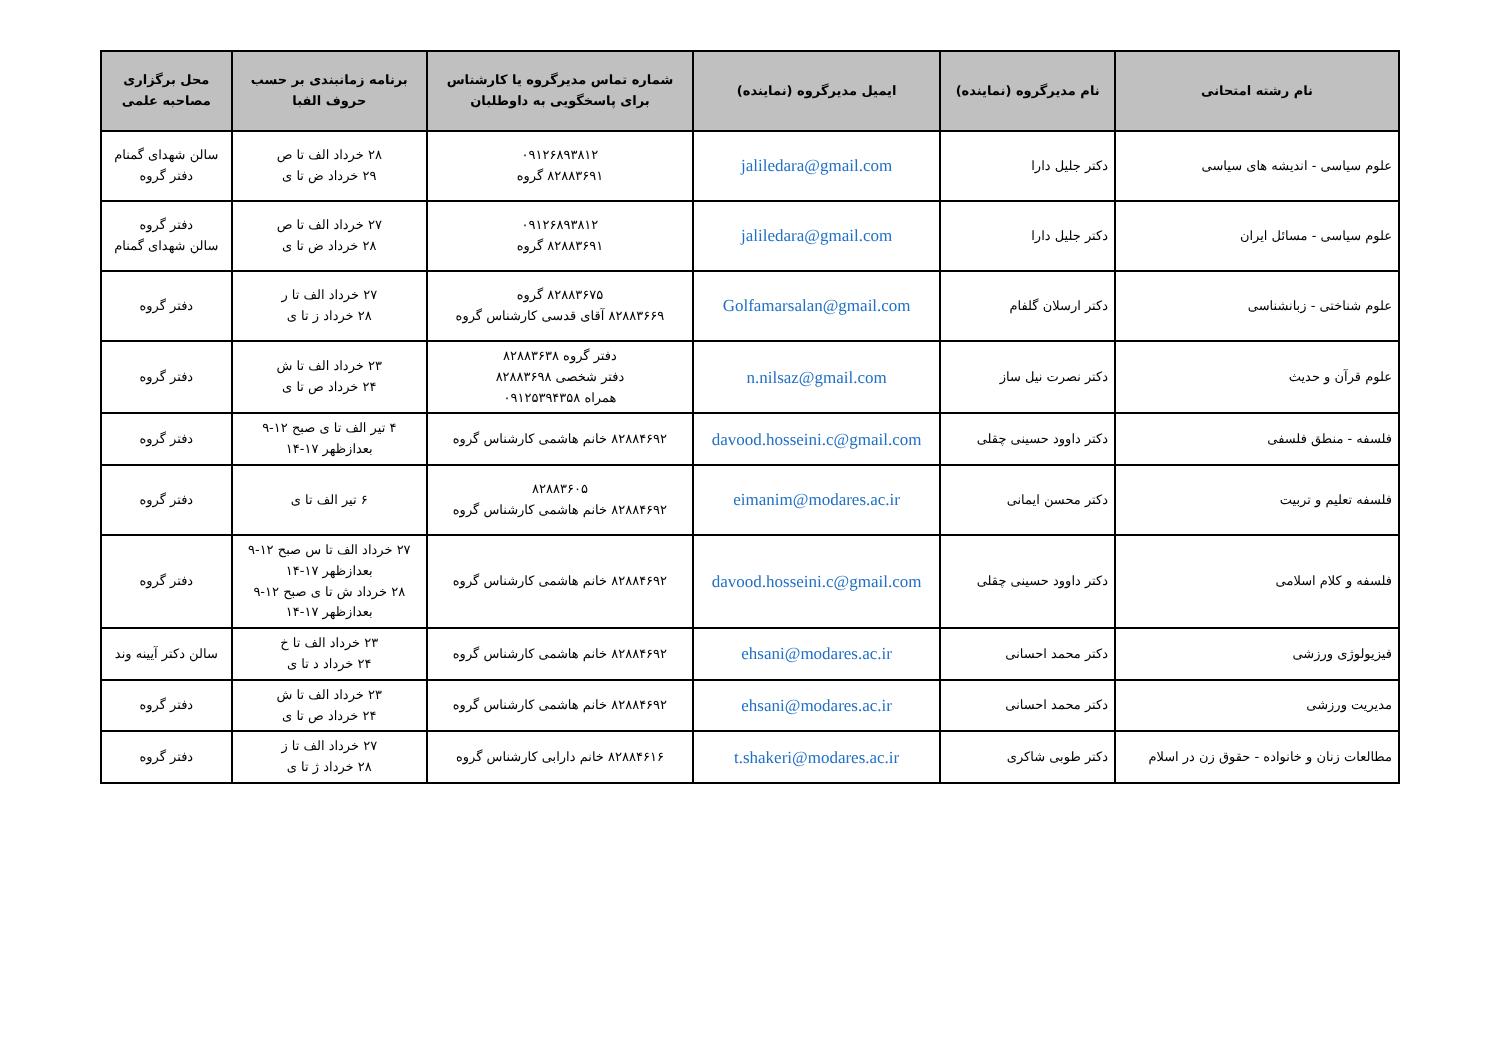| نام رشته امتحانی | نام مدیرگروه (نماینده) | ایمیل مدیرگروه (نماینده) | شماره تماس مدیرگروه یا کارشناس برای پاسخگویی به داوطلبان | برنامه زمانبندی بر حسب حروف الفبا | محل برگزاری مصاحبه علمی |
| --- | --- | --- | --- | --- | --- |
| علوم سیاسی - اندیشه های سیاسی | دکتر جلیل دارا | jaliledara@gmail.com | ۰۹۱۲۶۸۹۳۸۱۲ ۸۲۸۸۳۶۹۱ گروه | ۲۸ خرداد الف تا ص ۲۹ خرداد ض تا ی | سالن شهدای گمنام دفتر گروه |
| علوم سیاسی - مسائل ایران | دکتر جلیل دارا | jaliledara@gmail.com | ۰۹۱۲۶۸۹۳۸۱۲ ۸۲۸۸۳۶۹۱ گروه | ۲۷ خرداد الف تا ص ۲۸ خرداد ض تا ی | دفتر گروه سالن شهدای گمنام |
| علوم شناختی - زبانشناسی | دکتر ارسلان گلفام | Golfamarsalan@gmail.com | ۸۲۸۸۳۶۷۵ گروه ۸۲۸۸۳۶۶۹ آقای قدسی کارشناس گروه | ۲۷ خرداد الف تا ر ۲۸ خرداد ز تا ی | دفتر گروه |
| علوم قرآن و حدیث | دکتر نصرت نیل ساز | n.nilsaz@gmail.com | دفتر گروه ۸۲۸۸۳۶۳۸ دفتر شخصی ۸۲۸۸۳۶۹۸ همراه ۰۹۱۲۵۳۹۴۳۵۸ | ۲۳ خرداد الف تا ش ۲۴ خرداد ص تا ی | دفتر گروه |
| فلسفه - منطق فلسفی | دکتر داوود حسینی چقلی | davood.hosseini.c@gmail.com | ۸۲۸۸۴۶۹۲ خانم هاشمی کارشناس گروه | ۴ تیر الف تا ی صبح ۱۲-۹ بعدازظهر ۱۷-۱۴ | دفتر گروه |
| فلسفه تعلیم و تربیت | دکتر محسن ایمانی | eimanim@modares.ac.ir | ۸۲۸۸۳۶۰۵ ۸۲۸۸۴۶۹۲ خانم هاشمی کارشناس گروه | ۶ تیر الف تا ی | دفتر گروه |
| فلسفه و کلام اسلامی | دکتر داوود حسینی چقلی | davood.hosseini.c@gmail.com | ۸۲۸۸۴۶۹۲ خانم هاشمی کارشناس گروه | ۲۷ خرداد الف تا س صبح ۱۲-۹ بعدازظهر ۱۷-۱۴ ۲۸ خرداد ش تا ی صبح ۱۲-۹ بعدازظهر ۱۷-۱۴ | دفتر گروه |
| فیزیولوژی ورزشی | دکتر محمد احسانی | ehsani@modares.ac.ir | ۸۲۸۸۴۶۹۲ خانم هاشمی کارشناس گروه | ۲۳ خرداد الف تا خ ۲۴ خرداد د تا ی | سالن دکتر آیینه وند |
| مدیریت ورزشی | دکتر محمد احسانی | ehsani@modares.ac.ir | ۸۲۸۸۴۶۹۲ خانم هاشمی کارشناس گروه | ۲۳ خرداد الف تا ش ۲۴ خرداد ص تا ی | دفتر گروه |
| مطالعات زنان و خانواده - حقوق زن در اسلام | دکتر طوبی شاکری | t.shakeri@modares.ac.ir | ۸۲۸۸۴۶۱۶ خانم دارابی کارشناس گروه | ۲۷ خرداد الف تا ز ۲۸ خرداد ژ تا ی | دفتر گروه |